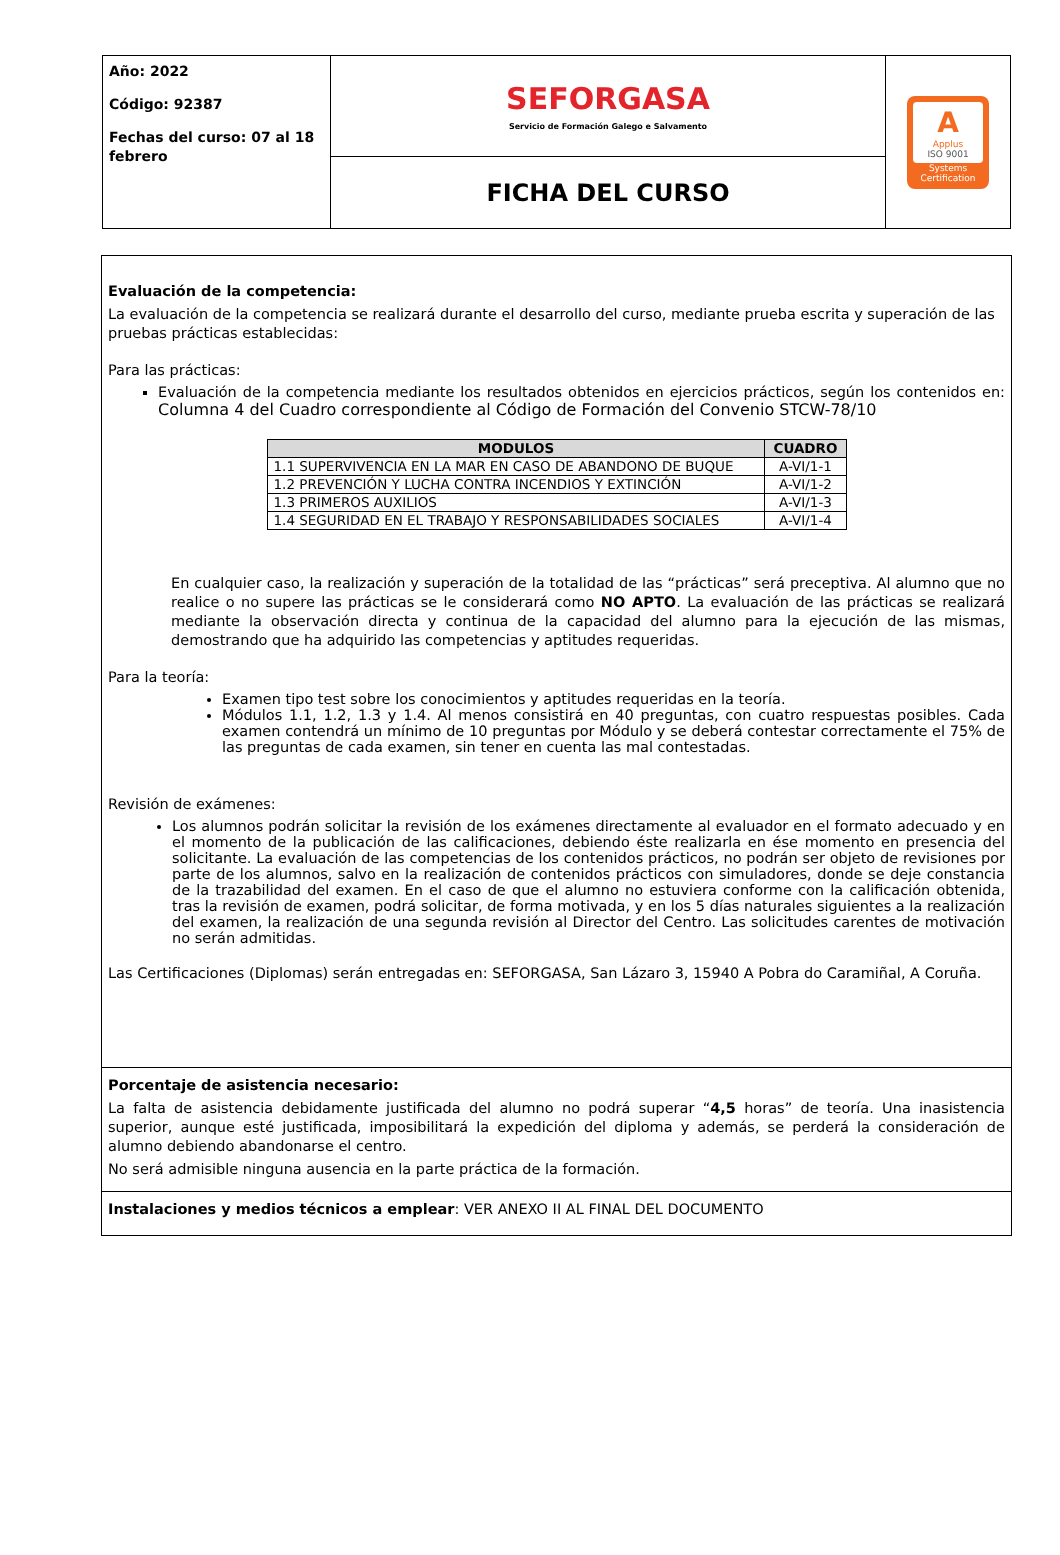| Año: 2022 Código: 92387 Fechas del curso: 07 al 18 febrero | SEFORGASA Servicio de Formación Galego e Salvamento | A Applus ISO 9001 Systems Certification |
| | FICHA DEL CURSO | |
Evaluación de la competencia:
La evaluación de la competencia se realizará durante el desarrollo del curso, mediante prueba escrita y superación de las pruebas prácticas establecidas:
Para las prácticas:
Evaluación de la competencia mediante los resultados obtenidos en ejercicios prácticos, según los contenidos en: Columna 4 del Cuadro correspondiente al Código de Formación del Convenio STCW-78/10
| MODULOS | CUADRO |
| --- | --- |
| 1.1 SUPERVIVENCIA EN LA MAR EN CASO DE ABANDONO DE BUQUE | A-VI/1-1 |
| 1.2 PREVENCIÓN Y LUCHA CONTRA INCENDIOS Y EXTINCIÓN | A-VI/1-2 |
| 1.3 PRIMEROS AUXILIOS | A-VI/1-3 |
| 1.4 SEGURIDAD EN EL TRABAJO Y RESPONSABILIDADES SOCIALES | A-VI/1-4 |
En cualquier caso, la realización y superación de la totalidad de las “prácticas” será preceptiva. Al alumno que no realice o no supere las prácticas se le considerará como NO APTO. La evaluación de las prácticas se realizará mediante la observación directa y continua de la capacidad del alumno para la ejecución de las mismas, demostrando que ha adquirido las competencias y aptitudes requeridas.
Para la teoría:
Examen tipo test sobre los conocimientos y aptitudes requeridas en la teoría.
Módulos 1.1, 1.2, 1.3 y 1.4. Al menos consistirá en 40 preguntas, con cuatro respuestas posibles. Cada examen contendrá un mínimo de 10 preguntas por Módulo y se deberá contestar correctamente el 75% de las preguntas de cada examen, sin tener en cuenta las mal contestadas.
Revisión de exámenes:
Los alumnos podrán solicitar la revisión de los exámenes directamente al evaluador en el formato adecuado y en el momento de la publicación de las calificaciones, debiendo éste realizarla en ése momento en presencia del solicitante. La evaluación de las competencias de los contenidos prácticos, no podrán ser objeto de revisiones por parte de los alumnos, salvo en la realización de contenidos prácticos con simuladores, donde se deje constancia de la trazabilidad del examen. En el caso de que el alumno no estuviera conforme con la calificación obtenida, tras la revisión de examen, podrá solicitar, de forma motivada, y en los 5 días naturales siguientes a la realización del examen, la realización de una segunda revisión al Director del Centro. Las solicitudes carentes de motivación no serán admitidas.
Las Certificaciones (Diplomas) serán entregadas en: SEFORGASA, San Lázaro 3, 15940 A Pobra do Caramiñal, A Coruña.
Porcentaje de asistencia necesario:
La falta de asistencia debidamente justificada del alumno no podrá superar “4,5 horas” de teoría. Una inasistencia superior, aunque esté justificada, imposibilitará la expedición del diploma y además, se perderá la consideración de alumno debiendo abandonarse el centro.
No será admisible ninguna ausencia en la parte práctica de la formación.
Instalaciones y medios técnicos a emplear: VER ANEXO II AL FINAL DEL DOCUMENTO